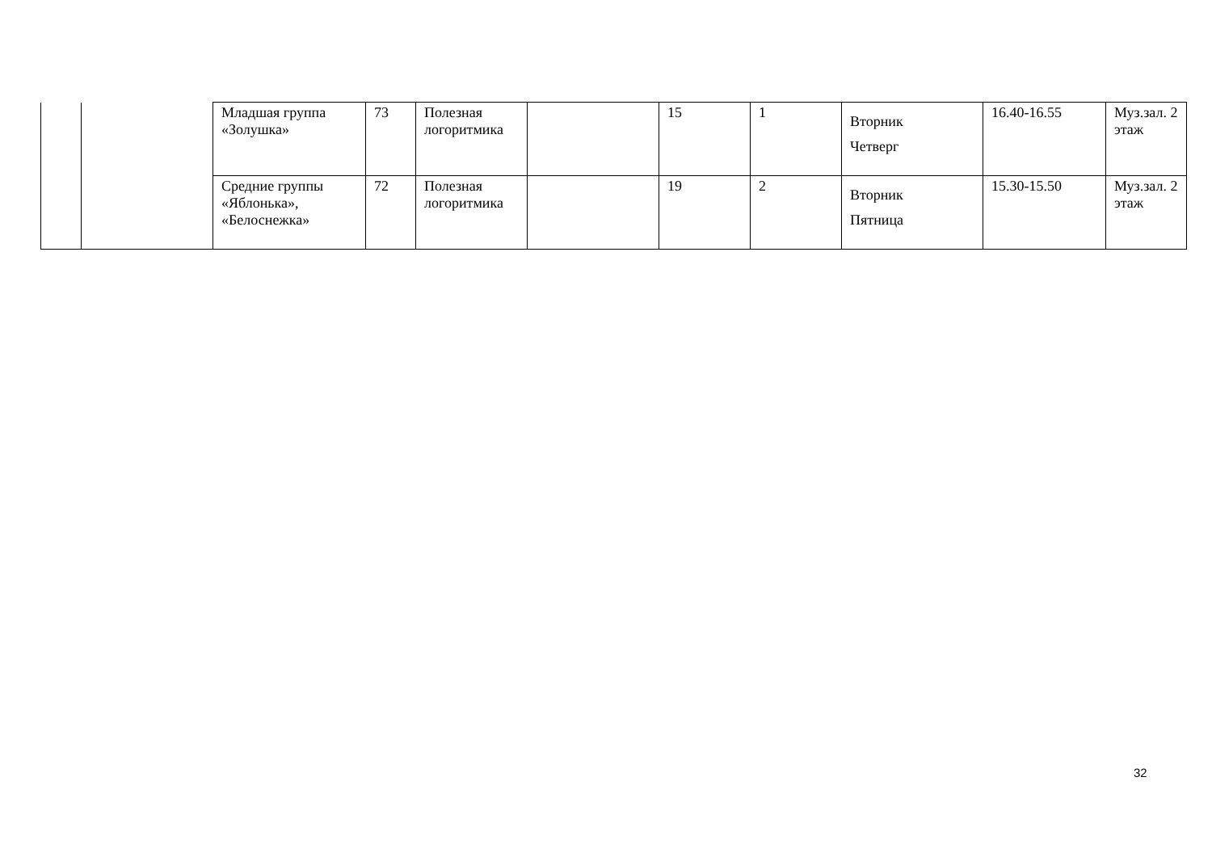| | | Младшая группа «Золушка» | 73 | Полезная логоритмика | | 15 | 1 | Вторник Четверг | 16.40-16.55 | Муз.зал. 2 этаж |
| | | Средние группы «Яблонька», «Белоснежка» | 72 | Полезная логоритмика | | 19 | 2 | Вторник Пятница | 15.30-15.50 | Муз.зал. 2 этаж |
32